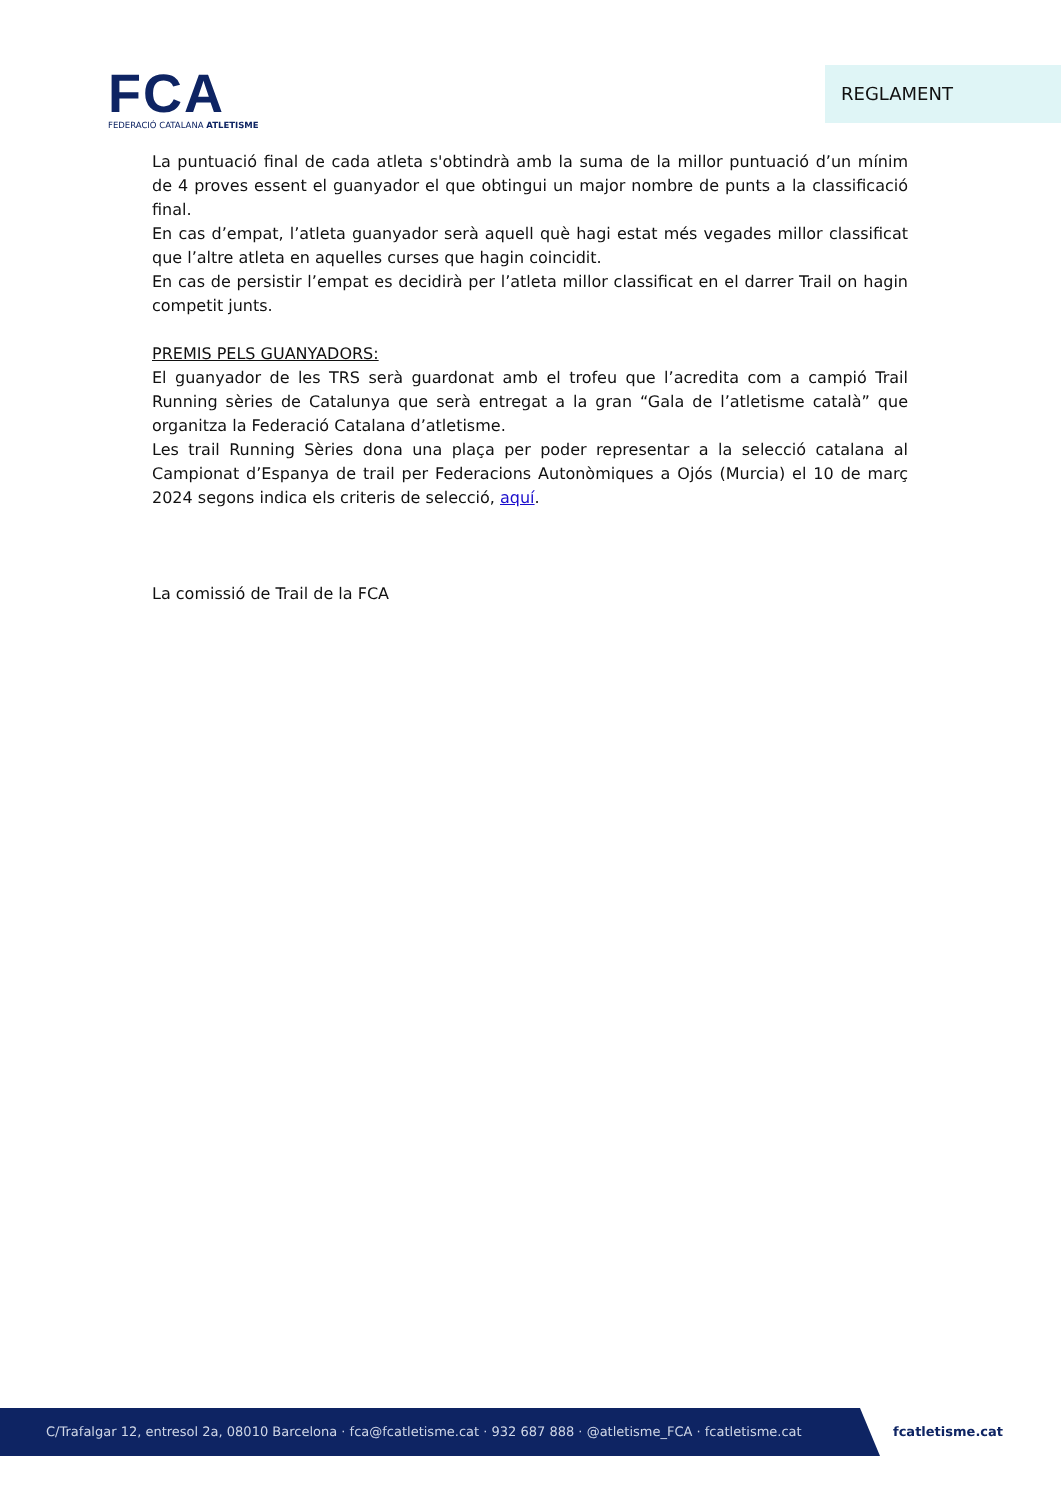FCA
FEDERACIÓ CATALANA ATLETISME
REGLAMENT
La puntuació final de cada atleta s'obtindrà amb la suma de la millor puntuació d’un mínim de 4 proves essent el guanyador el que obtingui un major nombre de punts a la classificació final.
En cas d’empat, l’atleta guanyador serà aquell què hagi estat més vegades millor classificat que l’altre atleta en aquelles curses que hagin coincidit.
En cas de persistir l’empat es decidirà per l’atleta millor classificat en el darrer Trail on hagin competit junts.
PREMIS PELS GUANYADORS:
El guanyador de les TRS serà guardonat amb el trofeu que l’acredita com a campió Trail Running sèries de Catalunya que serà entregat a la gran “Gala de l’atletisme català” que organitza la Federació Catalana d’atletisme.
Les trail Running Sèries dona una plaça per poder representar a la selecció catalana al Campionat d’Espanya de trail per Federacions Autonòmiques a Ojós (Murcia) el 10 de març 2024 segons indica els criteris de selecció, aquí.
La comissió de Trail de la FCA
C/Trafalgar 12, entresol 2a, 08010 Barcelona · fca@fcatletisme.cat · 932 687 888 · @atletisme_FCA · fcatletisme.cat
fcatletisme.cat